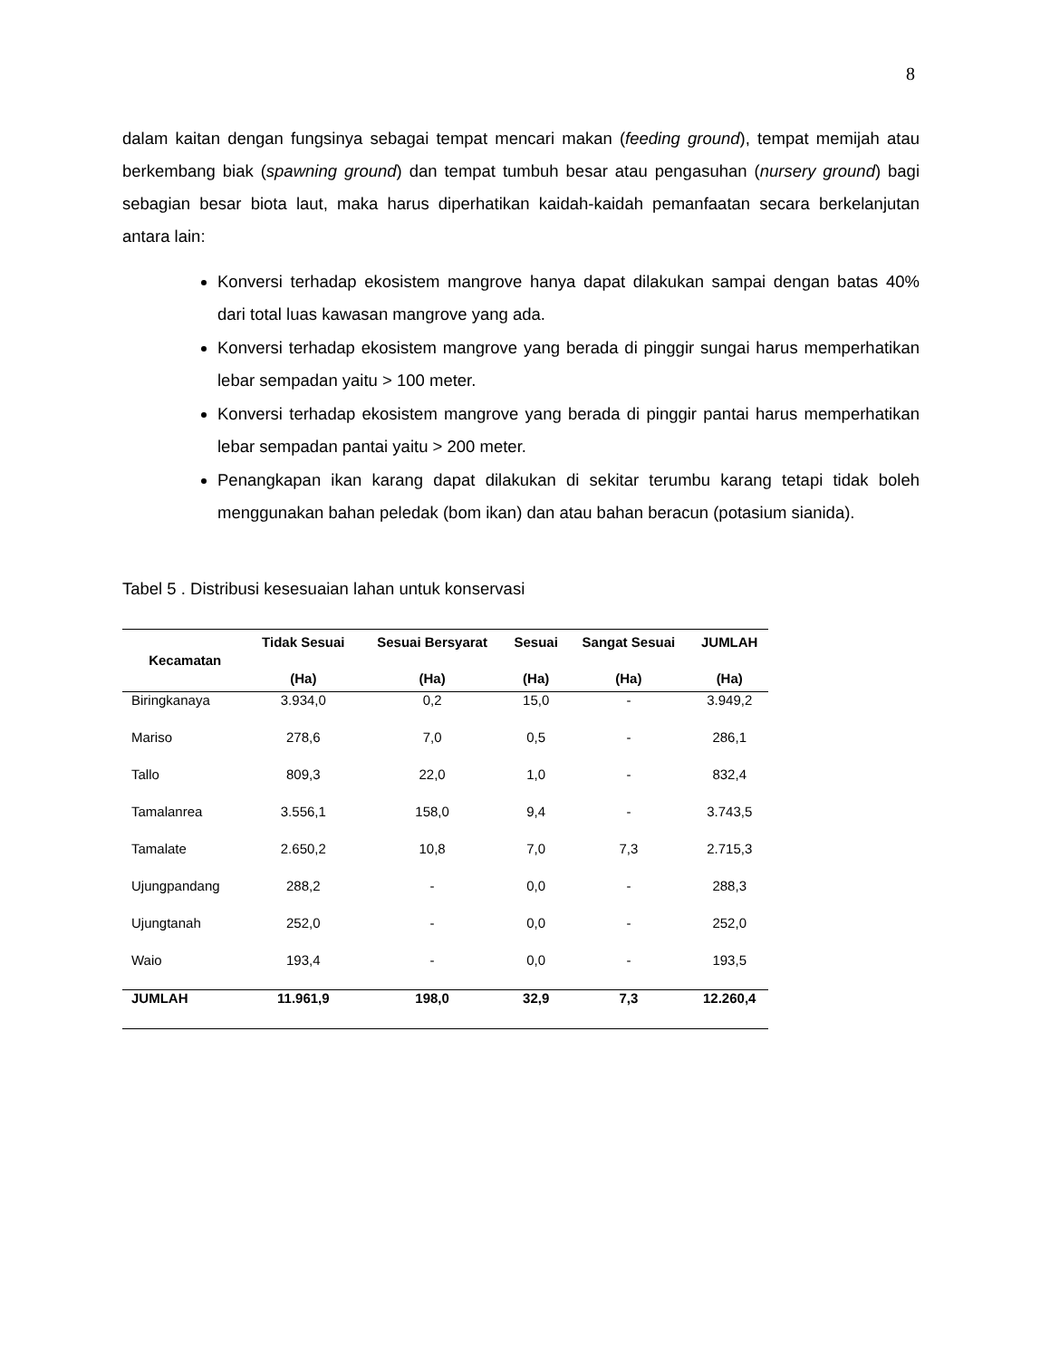8
dalam kaitan dengan fungsinya sebagai tempat mencari makan (feeding ground), tempat memijah atau berkembang biak (spawning ground) dan tempat tumbuh besar atau pengasuhan (nursery ground) bagi sebagian besar biota laut, maka harus diperhatikan kaidah-kaidah pemanfaatan secara berkelanjutan antara lain:
Konversi terhadap ekosistem mangrove hanya dapat dilakukan sampai dengan batas 40% dari total luas kawasan mangrove yang ada.
Konversi terhadap ekosistem mangrove yang berada di pinggir sungai harus memperhatikan lebar sempadan yaitu > 100 meter.
Konversi terhadap ekosistem mangrove yang berada di pinggir pantai harus memperhatikan lebar sempadan pantai yaitu > 200 meter.
Penangkapan ikan karang dapat dilakukan di sekitar terumbu karang tetapi tidak boleh menggunakan bahan peledak (bom ikan) dan atau bahan beracun (potasium sianida).
Tabel 5 . Distribusi kesesuaian lahan untuk konservasi
| Kecamatan | Tidak Sesuai (Ha) | Sesuai Bersyarat (Ha) | Sesuai (Ha) | Sangat Sesuai (Ha) | JUMLAH (Ha) |
| --- | --- | --- | --- | --- | --- |
| Biringkanaya | 3.934,0 | 0,2 | 15,0 | - | 3.949,2 |
| Mariso | 278,6 | 7,0 | 0,5 | - | 286,1 |
| Tallo | 809,3 | 22,0 | 1,0 | - | 832,4 |
| Tamalanrea | 3.556,1 | 158,0 | 9,4 | - | 3.743,5 |
| Tamalate | 2.650,2 | 10,8 | 7,0 | 7,3 | 2.715,3 |
| Ujungpandang | 288,2 | - | 0,0 | - | 288,3 |
| Ujungtanah | 252,0 | - | 0,0 | - | 252,0 |
| Waio | 193,4 | - | 0,0 | - | 193,5 |
| JUMLAH | 11.961,9 | 198,0 | 32,9 | 7,3 | 12.260,4 |